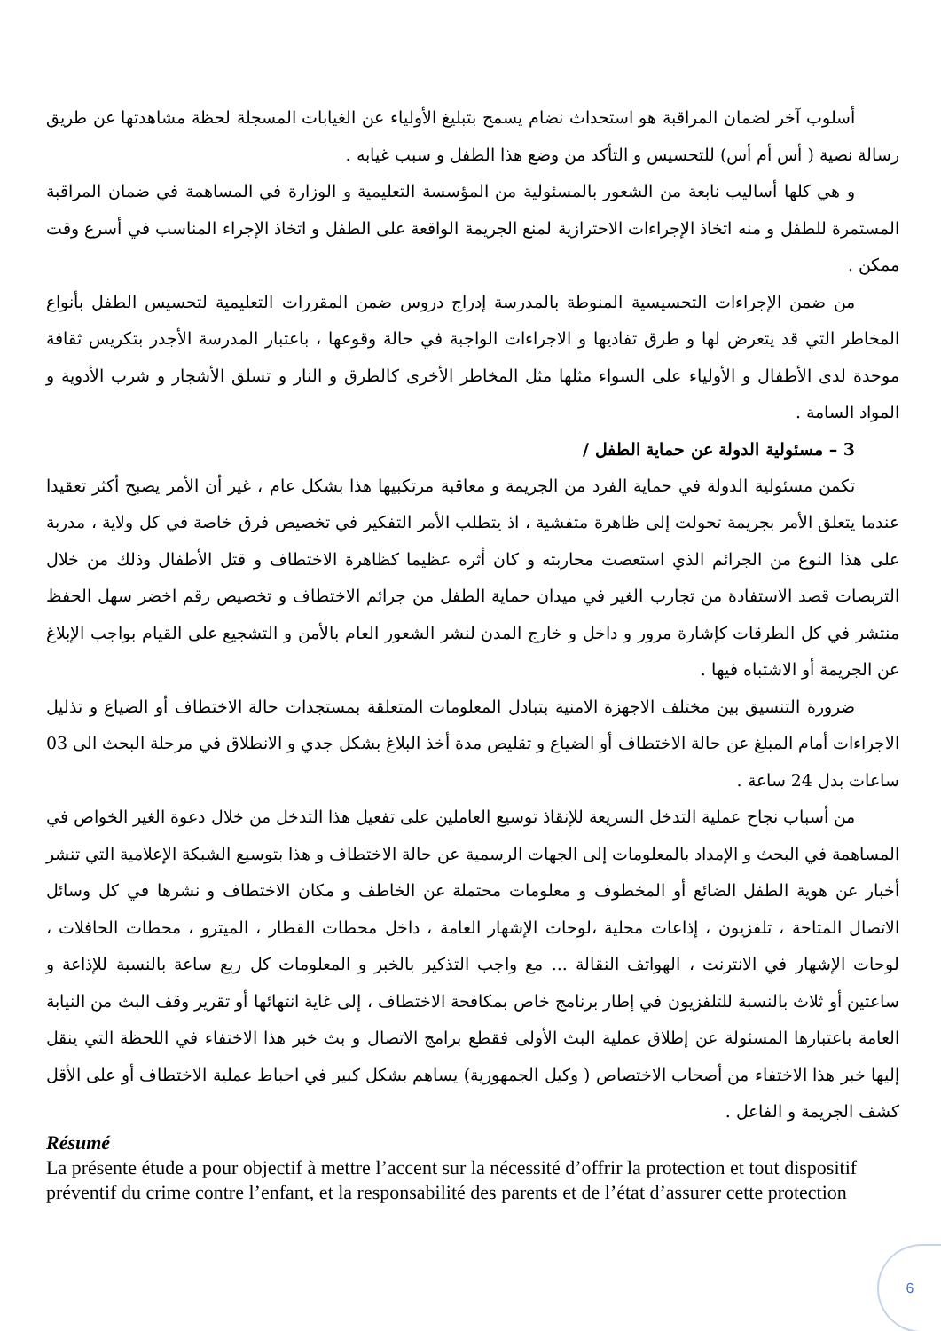أسلوب آخر لضمان المراقبة هو استحداث نضام يسمح بتبليغ الأولياء عن الغيابات المسجلة لحظة مشاهدتها عن طريق رسالة نصية ( أس أم أس) للتحسيس و التأكد من وضع هذا الطفل و سبب غيابه .
و هي كلها أساليب نابعة من الشعور بالمسئولية من المؤسسة التعليمية و الوزارة في المساهمة في ضمان المراقبة المستمرة للطفل و منه اتخاذ الإجراءات الاحترازية لمنع الجريمة الواقعة على الطفل و اتخاذ الإجراء المناسب في أسرع وقت ممكن .
من ضمن الإجراءات التحسيسية المنوطة بالمدرسة إدراج دروس ضمن المقررات التعليمية لتحسيس الطفل بأنواع المخاطر التي قد يتعرض لها و طرق تفاديها و الاجراءات الواجبة في حالة وقوعها ، باعتبار المدرسة الأجدر بتكريس ثقافة موحدة لدى الأطفال و الأولياء على السواء مثلها مثل المخاطر الأخرى كالطرق و النار و تسلق الأشجار و شرب الأدوية و المواد السامة .
3 – مسئولية الدولة عن حماية الطفل /
تكمن مسئولية الدولة في حماية الفرد من الجريمة و معاقبة مرتكبيها هذا بشكل عام ، غير أن الأمر يصبح أكثر تعقيدا عندما يتعلق الأمر بجريمة تحولت إلى ظاهرة متفشية ، اذ يتطلب الأمر التفكير في تخصيص فرق خاصة في كل ولاية ، مدربة على هذا النوع من الجرائم الذي استعصت محاربته و كان أثره عظيما كظاهرة الاختطاف و قتل الأطفال وذلك من خلال التربصات قصد الاستفادة من تجارب الغير في ميدان حماية الطفل من جرائم الاختطاف و تخصيص رقم اخضر سهل الحفظ منتشر في كل الطرقات كإشارة مرور و داخل و خارج المدن لنشر الشعور العام بالأمن و التشجيع على القيام بواجب الإبلاغ عن الجريمة أو الاشتباه فيها .
ضرورة التنسيق بين مختلف الاجهزة الامنية بتبادل المعلومات المتعلقة بمستجدات حالة الاختطاف أو الضياع و تذليل الاجراءات أمام المبلغ عن حالة الاختطاف أو الضياع و تقليص مدة أخذ البلاغ بشكل جدي و الانطلاق في مرحلة البحث الى 03 ساعات بدل 24 ساعة .
من أسباب نجاح عملية التدخل السريعة للإنقاذ توسيع العاملين على تفعيل هذا التدخل من خلال دعوة الغير الخواص في المساهمة في البحث و الإمداد بالمعلومات إلى الجهات الرسمية عن حالة الاختطاف و هذا بتوسيع الشبكة الإعلامية التي تنشر أخبار عن هوية الطفل الضائع أو المخطوف و معلومات محتملة عن الخاطف و مكان الاختطاف و نشرها في كل وسائل الاتصال المتاحة ، تلفزيون ، إذاعات محلية ،لوحات الإشهار العامة ، داخل محطات القطار ، الميترو ، محطات الحافلات ، لوحات الإشهار في الانترنت ، الهواتف النقالة ... مع واجب التذكير بالخبر و المعلومات كل ربع ساعة بالنسبة للإذاعة و ساعتين أو ثلاث بالنسبة للتلفزيون في إطار برنامج خاص بمكافحة الاختطاف ، إلى غاية انتهائها أو تقرير وقف البث من النيابة العامة باعتبارها المسئولة عن إطلاق عملية البث الأولى فقطع برامج الاتصال و بث خبر هذا الاختفاء في اللحظة التي ينقل إليها خبر هذا الاختفاء من أصحاب الاختصاص ( وكيل الجمهورية) يساهم بشكل كبير في احباط عملية الاختطاف أو على الأقل كشف الجريمة و الفاعل .
Résumé
La présente étude a pour objectif à mettre l’accent sur la nécessité d’offrir la protection et tout dispositif préventif du crime contre l’enfant, et la responsabilité des parents et de l’état d’assurer cette protection
6